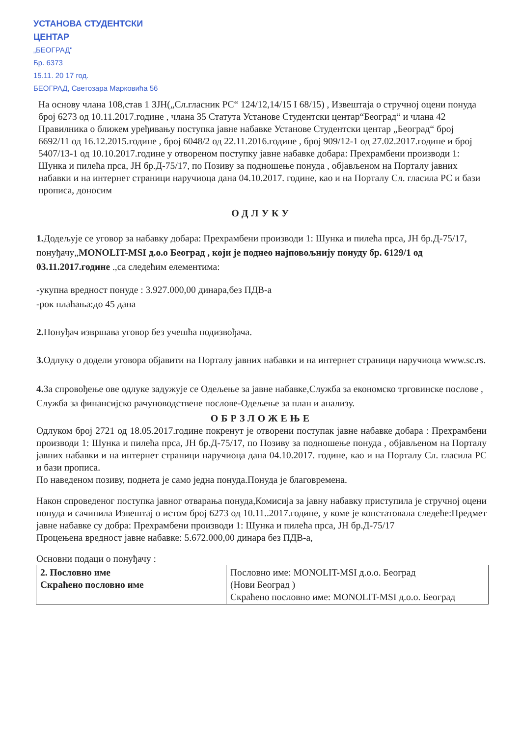УСТАНОВА СТУДЕНТСКИ ЦЕНТАР
„БЕОГРАД"
Бр. 6373
15.11. 20 17 год.
БЕОГРАД, Светозара Марковића 56
На основу члана 108,став 1 ЗЈН(„Сл.гласник РС“ 124/12,14/15 I 68/15) , Извештаја о стручној оцени понуда број 6273 од 10.11.2017.године , члана 35 Статута Установе Студентски центар“Београд“ и члана 42 Правилника о ближем уређивању поступка јавне набавке Установе Студентски центар „Београд“ број 6692/11 од 16.12.2015.године , број 6048/2 од 22.11.2016.године , број 909/12-1 од 27.02.2017.године и број 5407/13-1 од 10.10.2017.године у отвореном поступку јавне набавке добара: Прехрамбени производи 1: Шунка и пилећа прса, ЈН бр.Д-75/17, по Позиву за подношење понуда , објављеном на Порталу јавних набавки и на интернет страници наручиоца дана 04.10.2017. године, као и на Порталу Сл. гласила РС и бази прописа, доносим
ОДЛУКУ
1. Додељује се уговор за набавку добара: Прехрамбени производи 1: Шунка и пилећа прса, ЈН бр.Д-75/17, понуђачу„MONOLIT-MSI д.о.о Београд , који је поднео најповољнију понуду бр. 6129/1 од 03.11.2017.године .,са следећим елементима:
-укупна вредност понуде : 3.927.000,00 динара,без ПДВ-а
-рок плаћања:до 45 дана
2. Понуђач извршава уговор без учешћа подизвођача.
3. Одлуку о додели уговора објавити на Порталу јавних набавки и на интернет страници наручиоца www.sc.rs.
4. За спровођење ове одлуке задужује се Одељење за јавне набавке,Служба за економско трговинске послове , Служба за финансијско рачуноводствене послове-Одељење за план и анализу.
ОБРЗЛОЖЕЊЕ
Одлуком број 2721 од 18.05.2017.године покренут је отворени поступак јавне набавке добара : Прехрамбени производи 1: Шунка и пилећа прса, ЈН бр.Д-75/17, по Позиву за подношење понуда , објављеном на Порталу јавних набавки и на интернет страници наручиоца дана 04.10.2017. године, као и на Порталу Сл. гласила РС и бази прописа.
По наведеном позиву, поднета је само једна понуда.Понуда је благовремена.
Након спроведеног поступка јавног отварања понуда,Комисија за јавну набавку приступила је стручној оцени понуда и сачинила Извештај о истом број 6273 од 10.11..2017.године, у коме је констатовала следеће:Предмет јавне набавке су добра: Прехрамбени производи 1: Шунка и пилећа прса, ЈН бр.Д-75/17
Процењена вредност јавне набавке: 5.672.000,00 динара без ПДВ-а,
Основни подаци о понуђачу :
| 2. Пословно име Скраћено пословно име | Пословно име: MONOLIT-MSI д.о.о. Београд (Нови Београд ) Скраћено пословно име: MONOLIT-MSI д.о.о. Београд |